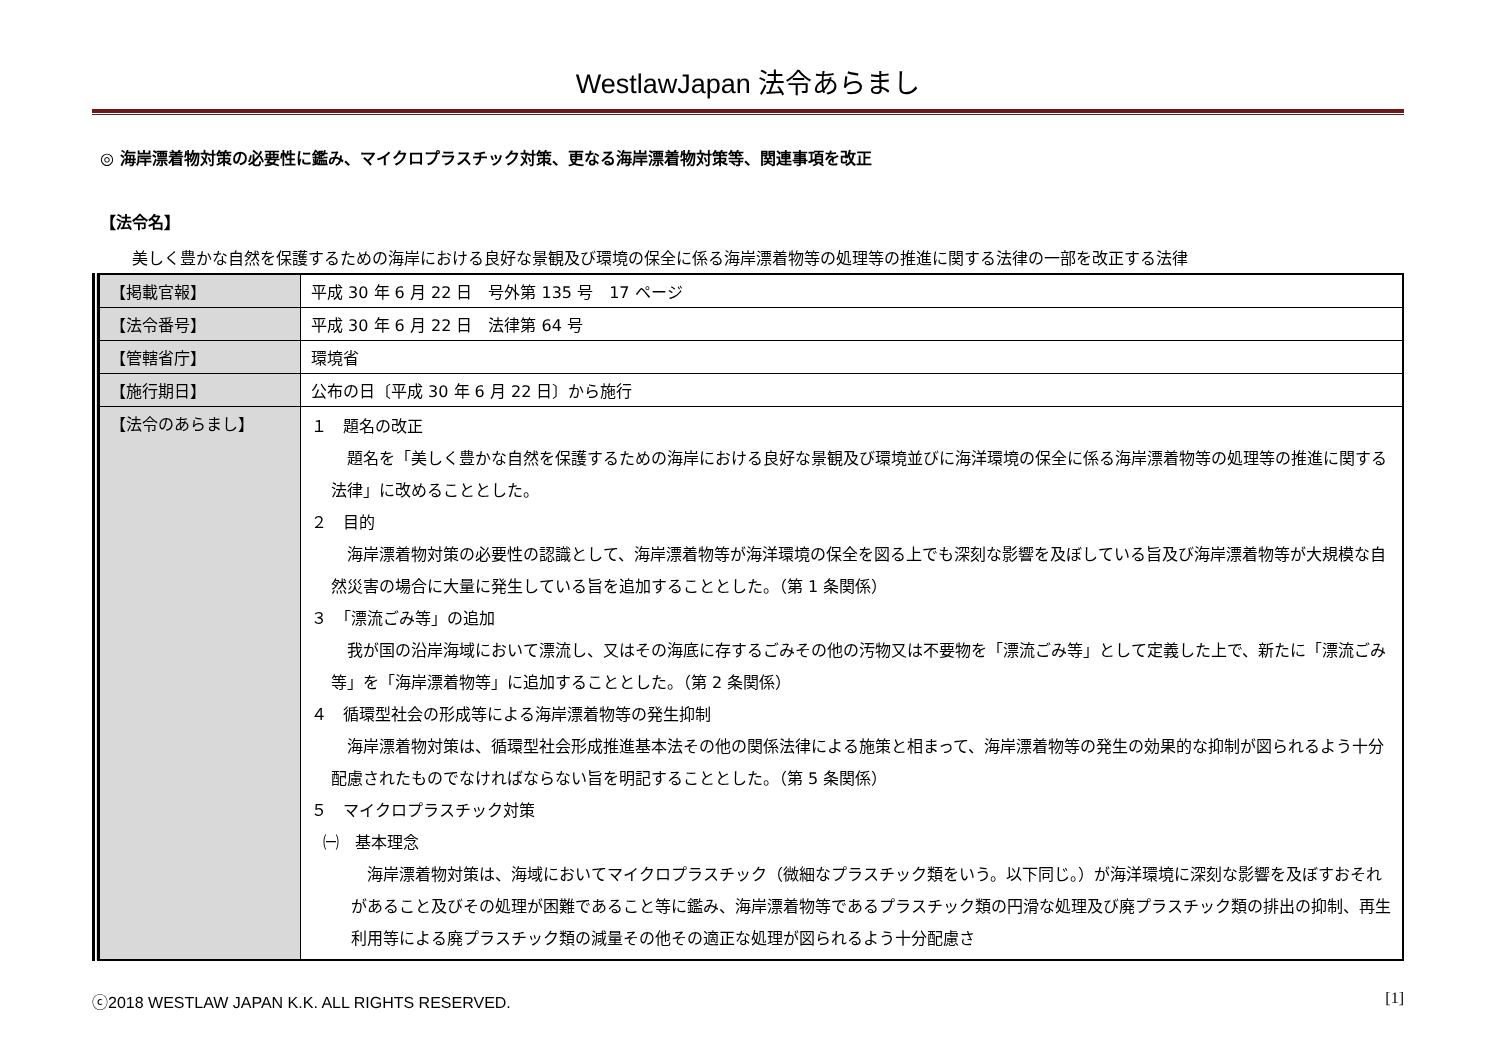WestlawJapan 法令あらまし
◎ 海岸漂着物対策の必要性に鑑み、マイクロプラスチック対策、更なる海岸漂着物対策等、関連事項を改正
【法令名】
美しく豊かな自然を保護するための海岸における良好な景観及び環境の保全に係る海岸漂着物等の処理等の推進に関する法律の一部を改正する法律
| 【掲載官報】 | 平成 30 年 6 月 22 日 号外第 135 号 17 ページ |
| 【法令番号】 | 平成 30 年 6 月 22 日 法律第 64 号 |
| 【管轄省庁】 | 環境省 |
| 【施行期日】 | 公布の日〔平成 30 年 6 月 22 日〕から施行 |
| 【法令のあらまし】 | １ 題名の改正 題名を「美しく豊かな自然を保護するための海岸における良好な景観及び環境並びに海洋環境の保全に係る海岸漂着物等の処理等の推進に関する法律」に改めることとした。 ２ 目的 海岸漂着物対策の必要性の認識として、海岸漂着物等が海洋環境の保全を図る上でも深刻な影響を及ぼしている旨及び海岸漂着物等が大規模な自然災害の場合に大量に発生している旨を追加することとした。（第 1 条関係） ３ 「漂流ごみ等」の追加 我が国の沿岸海域において漂流し、又はその海底に存するごみその他の汚物又は不要物を「漂流ごみ等」として定義した上で、新たに「漂流ごみ等」を「海岸漂着物等」に追加することとした。（第 2 条関係） ４ 循環型社会の形成等による海岸漂着物等の発生抑制 海岸漂着物対策は、循環型社会形成推進基本法その他の関係法律による施策と相まって、海岸漂着物等の発生の効果的な抑制が図られるよう十分配慮されたものでなければならない旨を明記することとした。（第 5 条関係） ５ マイクロプラスチック対策 ㈠ 基本理念 海岸漂着物対策は、海域においてマイクロプラスチック（微細なプラスチック類をいう。以下同じ。）が海洋環境に深刻な影響を及ぼすおそれがあること及びその処理が困難であること等に鑑み、海岸漂着物等であるプラスチック類の円滑な処理及び廃プラスチック類の排出の抑制、再生利用等による廃プラスチック類の減量その他その適正な処理が図られるよう十分配慮さ |
ⓒ2018 WESTLAW JAPAN K.K. ALL RIGHTS RESERVED. [1]